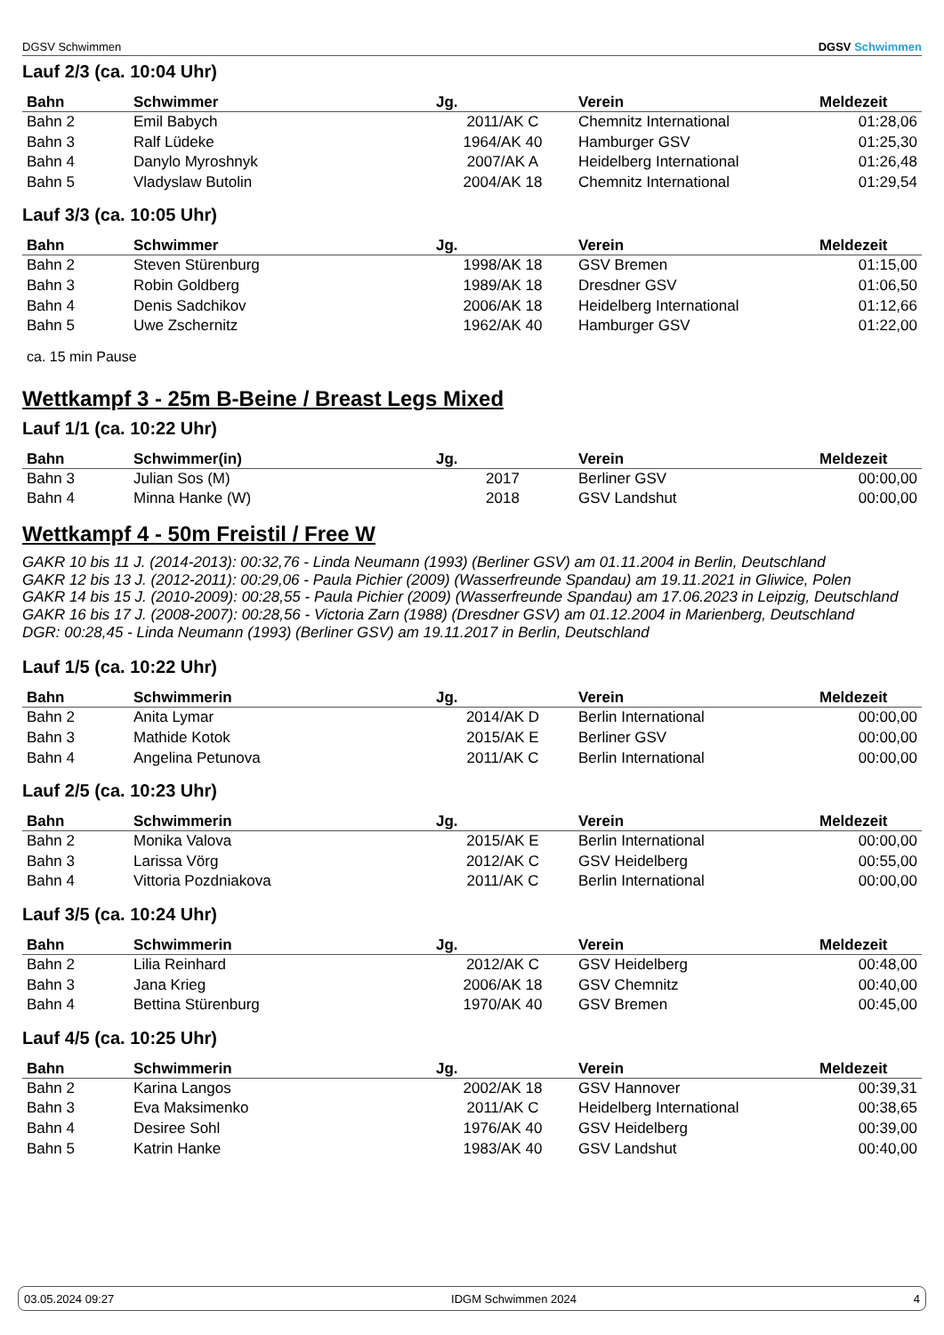DGSV Schwimmen
DGSV Schwimmen
Lauf 2/3 (ca. 10:04 Uhr)
| Bahn | Schwimmer | Jg. | Verein | Meldezeit |
| --- | --- | --- | --- | --- |
| Bahn 2 | Emil Babych | 2011/AK C | Chemnitz International | 01:28,06 |
| Bahn 3 | Ralf Lüdeke | 1964/AK 40 | Hamburger GSV | 01:25,30 |
| Bahn 4 | Danylo Myroshnyk | 2007/AK A | Heidelberg International | 01:26,48 |
| Bahn 5 | Vladyslaw Butolin | 2004/AK 18 | Chemnitz International | 01:29,54 |
Lauf 3/3 (ca. 10:05 Uhr)
| Bahn | Schwimmer | Jg. | Verein | Meldezeit |
| --- | --- | --- | --- | --- |
| Bahn 2 | Steven Stürenburg | 1998/AK 18 | GSV Bremen | 01:15,00 |
| Bahn 3 | Robin Goldberg | 1989/AK 18 | Dresdner GSV | 01:06,50 |
| Bahn 4 | Denis Sadchikov | 2006/AK 18 | Heidelberg International | 01:12,66 |
| Bahn 5 | Uwe Zschernitz | 1962/AK 40 | Hamburger GSV | 01:22,00 |
ca. 15 min Pause
Wettkampf 3 - 25m B-Beine / Breast Legs Mixed
Lauf 1/1 (ca. 10:22 Uhr)
| Bahn | Schwimmer(in) | Jg. | Verein | Meldezeit |
| --- | --- | --- | --- | --- |
| Bahn 3 | Julian Sos (M) | 2017 | Berliner GSV | 00:00,00 |
| Bahn 4 | Minna Hanke (W) | 2018 | GSV Landshut | 00:00,00 |
Wettkampf 4 - 50m Freistil / Free W
GAKR 10 bis 11 J. (2014-2013): 00:32,76 - Linda Neumann (1993) (Berliner GSV) am 01.11.2004 in Berlin, Deutschland
GAKR 12 bis 13 J. (2012-2011): 00:29,06 - Paula Pichier (2009) (Wasserfreunde Spandau) am 19.11.2021 in Gliwice, Polen
GAKR 14 bis 15 J. (2010-2009): 00:28,55 - Paula Pichier (2009) (Wasserfreunde Spandau) am 17.06.2023 in Leipzig, Deutschland
GAKR 16 bis 17 J. (2008-2007): 00:28,56 - Victoria Zarn (1988) (Dresdner GSV) am 01.12.2004 in Marienberg, Deutschland
DGR: 00:28,45 - Linda Neumann (1993) (Berliner GSV) am 19.11.2017 in Berlin, Deutschland
Lauf 1/5 (ca. 10:22 Uhr)
| Bahn | Schwimmerin | Jg. | Verein | Meldezeit |
| --- | --- | --- | --- | --- |
| Bahn 2 | Anita Lymar | 2014/AK D | Berlin International | 00:00,00 |
| Bahn 3 | Mathide Kotok | 2015/AK E | Berliner GSV | 00:00,00 |
| Bahn 4 | Angelina Petunova | 2011/AK C | Berlin International | 00:00,00 |
Lauf 2/5 (ca. 10:23 Uhr)
| Bahn | Schwimmerin | Jg. | Verein | Meldezeit |
| --- | --- | --- | --- | --- |
| Bahn 2 | Monika Valova | 2015/AK E | Berlin International | 00:00,00 |
| Bahn 3 | Larissa Vörg | 2012/AK C | GSV Heidelberg | 00:55,00 |
| Bahn 4 | Vittoria Pozdniakova | 2011/AK C | Berlin International | 00:00,00 |
Lauf 3/5 (ca. 10:24 Uhr)
| Bahn | Schwimmerin | Jg. | Verein | Meldezeit |
| --- | --- | --- | --- | --- |
| Bahn 2 | Lilia Reinhard | 2012/AK C | GSV Heidelberg | 00:48,00 |
| Bahn 3 | Jana Krieg | 2006/AK 18 | GSV Chemnitz | 00:40,00 |
| Bahn 4 | Bettina Stürenburg | 1970/AK 40 | GSV Bremen | 00:45,00 |
Lauf 4/5 (ca. 10:25 Uhr)
| Bahn | Schwimmerin | Jg. | Verein | Meldezeit |
| --- | --- | --- | --- | --- |
| Bahn 2 | Karina Langos | 2002/AK 18 | GSV Hannover | 00:39,31 |
| Bahn 3 | Eva Maksimenko | 2011/AK C | Heidelberg International | 00:38,65 |
| Bahn 4 | Desiree Sohl | 1976/AK 40 | GSV Heidelberg | 00:39,00 |
| Bahn 5 | Katrin Hanke | 1983/AK 40 | GSV Landshut | 00:40,00 |
03.05.2024 09:27 IDGM Schwimmen 2024 4